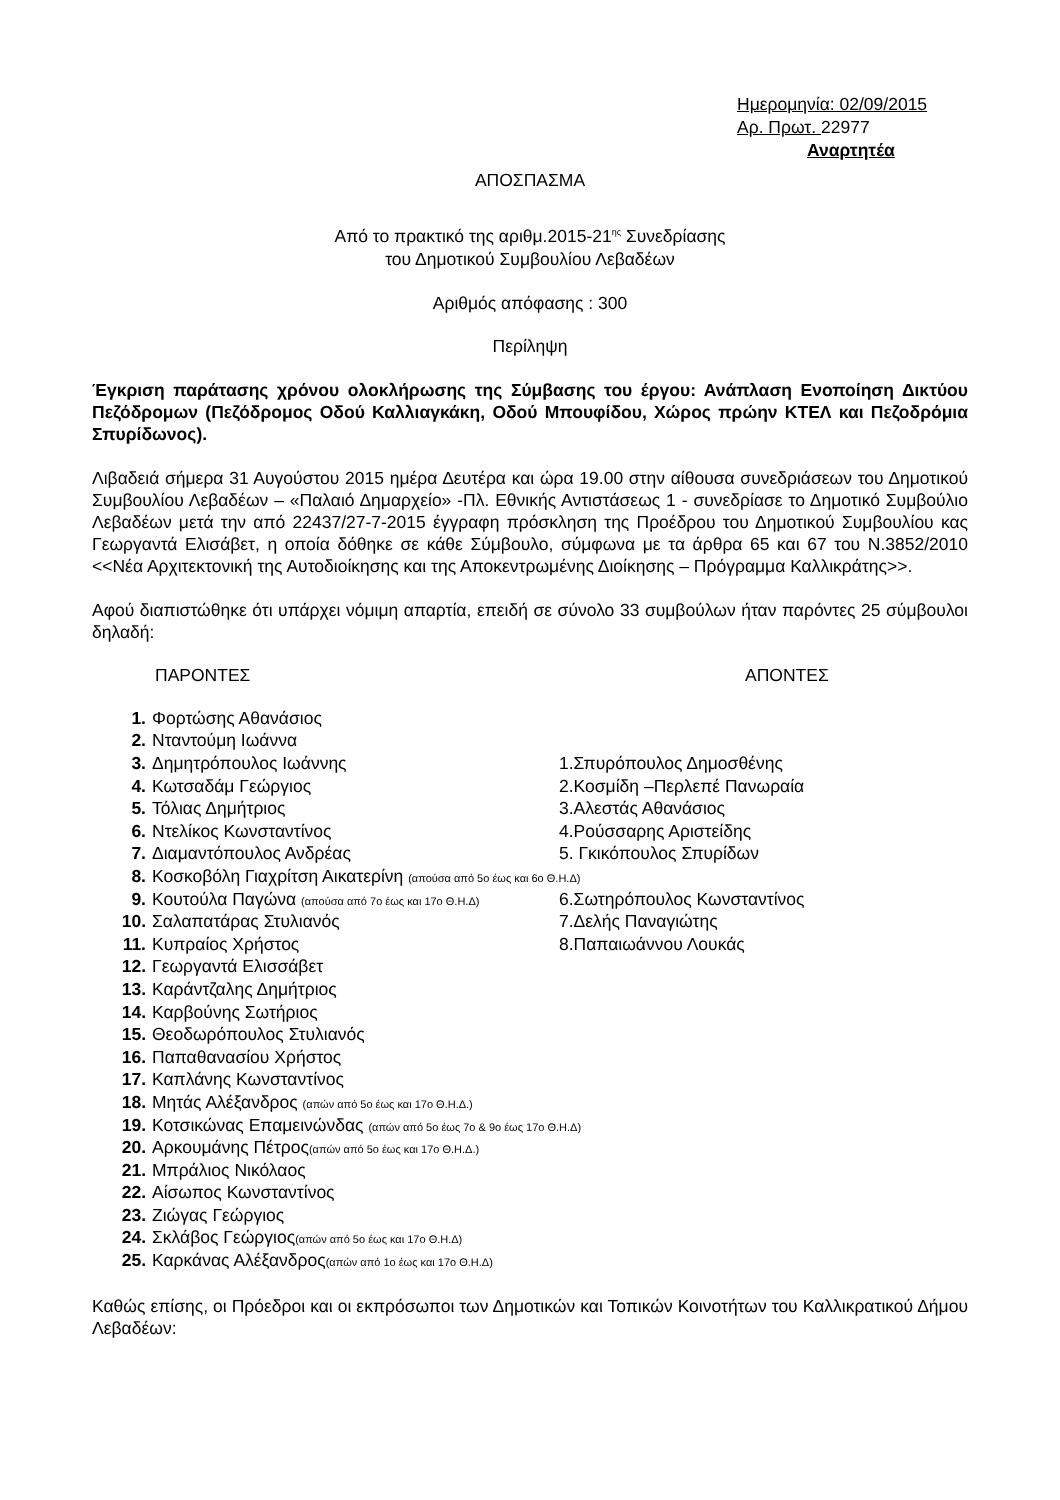Ημερομηνία: 02/09/2015
Αρ. Πρωτ. 22977
Αναρτητέα
ΑΠΟΣΠΑΣΜΑ
Από το πρακτικό της αριθμ.2015-21<sup>ης</sup> Συνεδρίασης
του Δημοτικού Συμβουλίου Λεβαδέων
Αριθμός απόφασης : 300
Περίληψη
Έγκριση παράτασης χρόνου ολοκλήρωσης της Σύμβασης του έργου: Ανάπλαση Ενοποίηση Δικτύου Πεζόδρομων (Πεζόδρομος Οδού Καλλιαγκάκη, Οδού Μπουφίδου, Χώρος πρώην ΚΤΕΛ και Πεζοδρόμια Σπυρίδωνος).
Λιβαδειά σήμερα 31 Αυγούστου 2015 ημέρα Δευτέρα και ώρα 19.00 στην αίθουσα συνεδριάσεων του Δημοτικού Συμβουλίου Λεβαδέων – «Παλαιό Δημαρχείο» -Πλ. Εθνικής Αντιστάσεως 1 - συνεδρίασε το Δημοτικό Συμβούλιο Λεβαδέων μετά την από 22437/27-7-2015 έγγραφη πρόσκληση της Προέδρου του Δημοτικού Συμβουλίου κας Γεωργαντά Ελισάβετ, η οποία δόθηκε σε κάθε Σύμβουλο, σύμφωνα με τα άρθρα 65 και 67 του Ν.3852/2010 <<Νέα Αρχιτεκτονική της Αυτοδιοίκησης και της Αποκεντρωμένης Διοίκησης – Πρόγραμμα Καλλικράτης>>.
Αφού διαπιστώθηκε ότι υπάρχει νόμιμη απαρτία, επειδή σε σύνολο 33 συμβούλων ήταν παρόντες 25 σύμβουλοι δηλαδή:
ΠΑΡΟΝΤΕΣ ΑΠΟΝΤΕΣ
| 1. | Φορτώσης Αθανάσιος | |
| 2. | Νταντούμη Ιωάννα | |
| 3. | Δημητρόπουλος Ιωάννης | 1.Σπυρόπουλος Δημοσθένης |
| 4. | Κωτσαδάμ Γεώργιος | 2.Κοσμίδη –Περλεπέ Πανωραία |
| 5. | Τόλιας Δημήτριος | 3.Αλεστάς Αθανάσιος |
| 6. | Ντελίκος Κωνσταντίνος | 4.Ρούσσαρης Αριστείδης |
| 7. | Διαμαντόπουλος Ανδρέας | 5. Γκικόπουλος Σπυρίδων |
| 8. | Κοσκοβόλη Γιαχρίτση Αικατερίνη (απούσα από 5ο έως και 6ο Θ.Η.Δ) | |
| 9. | Κουτούλα Παγώνα (απούσα από 7ο έως και 17ο Θ.Η.Δ) | 6.Σωτηρόπουλος Κωνσταντίνος |
| 10. | Σαλαπατάρας Στυλιανός | 7.Δελής Παναγιώτης |
| 11. | Κυπραίος Χρήστος | 8.Παπαιωάννου Λουκάς |
| 12. | Γεωργαντά Ελισσάβετ | |
| 13. | Καράντζαλης Δημήτριος | |
| 14. | Καρβούνης Σωτήριος | |
| 15. | Θεοδωρόπουλος Στυλιανός | |
| 16. | Παπαθανασίου Χρήστος | |
| 17. | Καπλάνης Κωνσταντίνος | |
| 18. | Μητάς Αλέξανδρος (απών από 5ο έως και 17ο Θ.Η.Δ.) | |
| 19. | Κοτσικώνας Επαμεινώνδας (απών από 5ο έως 7ο & 9ο έως 17ο Θ.Η.Δ) | |
| 20. | Αρκουμάνης Πέτρος (απών από 5ο έως και 17ο Θ.Η.Δ.) | |
| 21. | Μπράλιος Νικόλαος | |
| 22. | Αίσωπος Κωνσταντίνος | |
| 23. | Ζιώγας Γεώργιος | |
| 24. | Σκλάβος Γεώργιος (απών από 5ο έως και 17ο Θ.Η.Δ) | |
| 25. | Καρκάνας Αλέξανδρος (απών από 1ο έως και 17ο Θ.Η.Δ) | |
Καθώς επίσης, οι Πρόεδροι και οι εκπρόσωποι των Δημοτικών και Τοπικών Κοινοτήτων του Καλλικρατικού Δήμου Λεβαδέων: